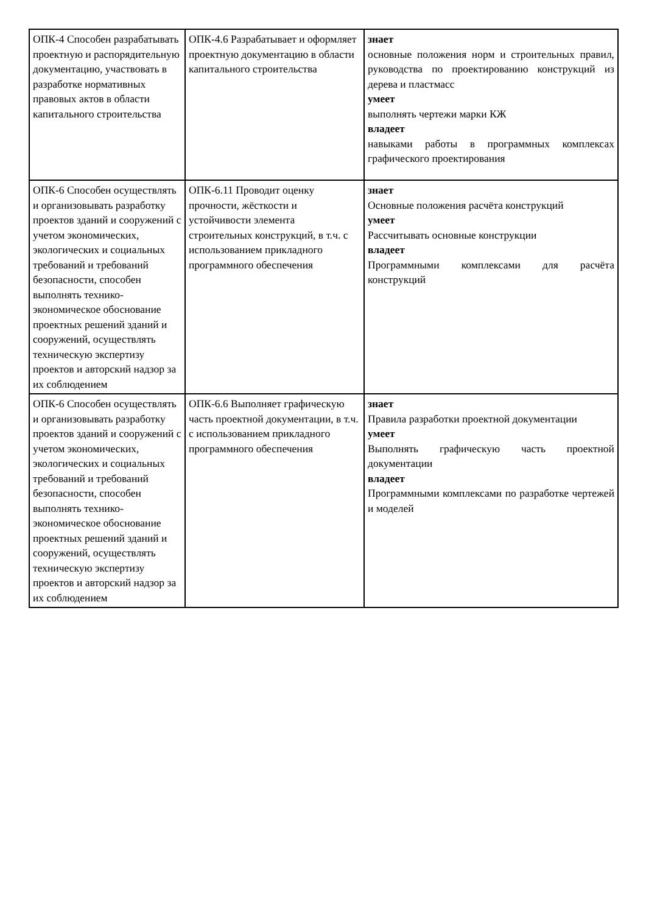| ОПК-4 Способен разрабатывать проектную и распорядительную документацию, участвовать в разработке нормативных правовых актов в области капитального строительства | ОПК-4.6 Разрабатывает и оформляет проектную документацию в области капитального строительства | знает основные положения норм и строительных правил, руководства по проектированию конструкций из дерева и пластмасс умеет выполнять чертежи марки КЖ владеет навыками работы в программных комплексах графического проектирования |
| ОПК-6 Способен осуществлять и организовывать разработку проектов зданий и сооружений с учетом экономических, экологических и социальных требований и требований безопасности, способен выполнять технико-экономическое обоснование проектных решений зданий и сооружений, осуществлять техническую экспертизу проектов и авторский надзор за их соблюдением | ОПК-6.11 Проводит оценку прочности, жёсткости и устойчивости элемента строительных конструкций, в т.ч. с использованием прикладного программного обеспечения | знает Основные положения расчёта конструкций умеет Рассчитывать основные конструкции владеет Программными комплексами для расчёта конструкций |
| ОПК-6 Способен осуществлять и организовывать разработку проектов зданий и сооружений с учетом экономических, экологических и социальных требований и требований безопасности, способен выполнять технико-экономическое обоснование проектных решений зданий и сооружений, осуществлять техническую экспертизу проектов и авторский надзор за их соблюдением | ОПК-6.6 Выполняет графическую часть проектной документации, в т.ч. с использованием прикладного программного обеспечения | знает Правила разработки проектной документации умеет Выполнять графическую часть проектной документации владеет Программными комплексами по разработке чертежей и моделей |